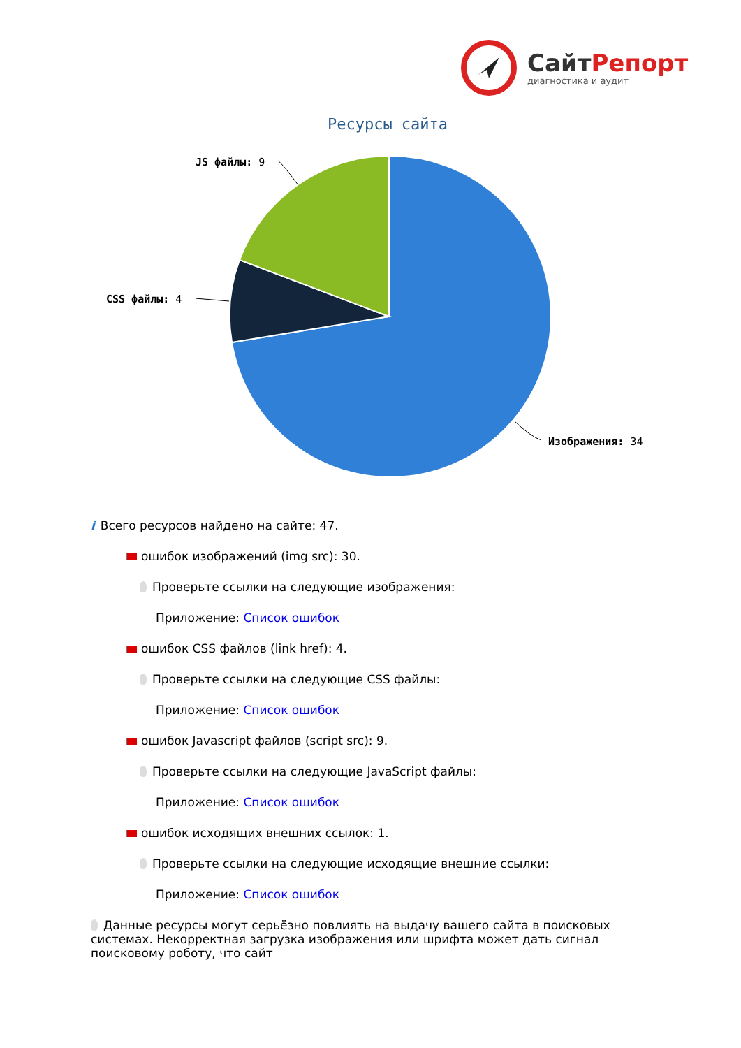СайтРепорт
диагностика и аудит
Ресурсы сайта
JS файлы: 9
CSS файлы: 4
Изображения: 34
i Всего ресурсов найдено на сайте: 47.
ошибок изображений (img src): 30.
Проверьте ссылки на следующие изображения:
Приложение: Список ошибок
ошибок CSS файлов (link href): 4.
Проверьте ссылки на следующие CSS файлы:
Приложение: Список ошибок
ошибок Javascript файлов (script src): 9.
Проверьте ссылки на следующие JavaScript файлы:
Приложение: Список ошибок
ошибок исходящих внешних ссылок: 1.
Проверьте ссылки на следующие исходящие внешние ссылки:
Приложение: Список ошибок
Данные ресурсы могут серьёзно повлиять на выдачу вашего сайта в поисковых системах. Некорректная загрузка изображения или шрифта может дать сигнал поисковому роботу, что сайт